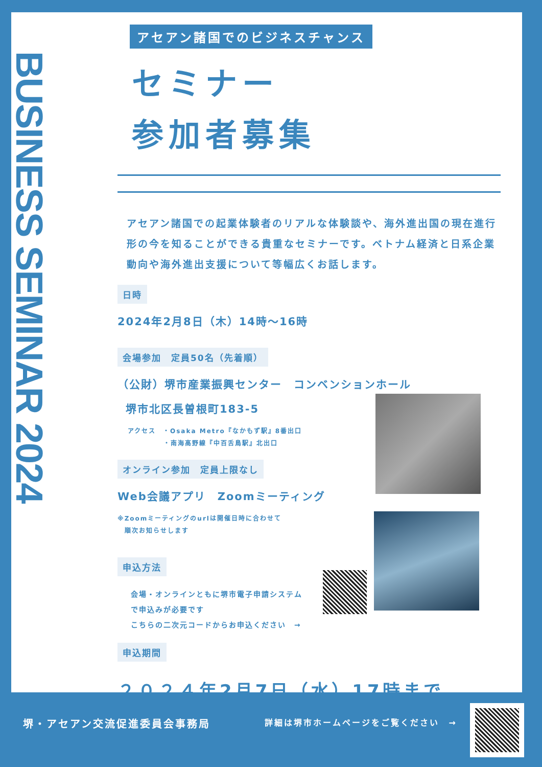BUSINESS SEMINAR 2024
アセアン諸国でのビジネスチャンス
セミナー
参加者募集
アセアン諸国での起業体験者のリアルな体験談や、海外進出国の現在進行形の今を知ることができる貴重なセミナーです。ベトナム経済と日系企業動向や海外進出支援について等幅広くお話します。
日時
2024年2月8日（木）14時～16時
会場参加　定員50名（先着順）
（公財）堺市産業振興センター　コンベンションホール
堺市北区長曽根町183-5
アクセス　・Osaka Metro『なかもず駅』8番出口
　　　　　・南海高野線『中百舌鳥駅』北出口
オンライン参加　定員上限なし
Web会議アプリ　Zoomミーティング
※Zoomミーティングのurlは開催日時に合わせて
　順次お知らせします
申込方法
会場・オンラインともに堺市電子申請システム
で申込みが必要です
こちらの二次元コードからお申込ください　→
申込期間
２０２４年2月7日（水）17時まで
堺・アセアン交流促進委員会事務局 詳細は堺市ホームページをご覧ください　→